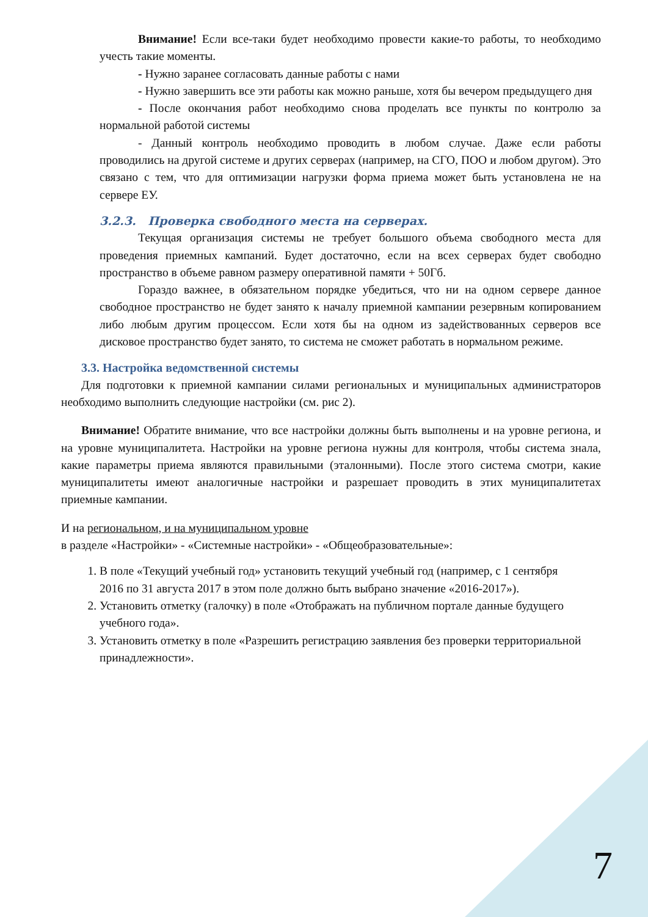Внимание! Если все-таки будет необходимо провести какие-то работы, то необходимо учесть такие моменты.
- Нужно заранее согласовать данные работы с нами
- Нужно завершить все эти работы как можно раньше, хотя бы вечером предыдущего дня
- После окончания работ необходимо снова проделать все пункты по контролю за нормальной работой системы
- Данный контроль необходимо проводить в любом случае. Даже если работы проводились на другой системе и других серверах (например, на СГО, ПОО и любом другом). Это связано с тем, что для оптимизации нагрузки форма приема может быть установлена не на сервере ЕУ.
3.2.3. Проверка свободного места на серверах.
Текущая организация системы не требует большого объема свободного места для проведения приемных кампаний. Будет достаточно, если на всех серверах будет свободно пространство в объеме равном размеру оперативной памяти + 50Гб.
Гораздо важнее, в обязательном порядке убедиться, что ни на одном сервере данное свободное пространство не будет занято к началу приемной кампании резервным копированием либо любым другим процессом. Если хотя бы на одном из задействованных серверов все дисковое пространство будет занято, то система не сможет работать в нормальном режиме.
3.3. Настройка ведомственной системы
Для подготовки к приемной кампании силами региональных и муниципальных администраторов необходимо выполнить следующие настройки (см. рис 2).
Внимание! Обратите внимание, что все настройки должны быть выполнены и на уровне региона, и на уровне муниципалитета. Настройки на уровне региона нужны для контроля, чтобы система знала, какие параметры приема являются правильными (эталонными). После этого система смотри, какие муниципалитеты имеют аналогичные настройки и разрешает проводить в этих муниципалитетах приемные кампании.
И на региональном, и на муниципальном уровне
в разделе «Настройки» - «Системные настройки» - «Общеобразовательные»:
1. В поле «Текущий учебный год» установить текущий учебный год (например, с 1 сентября 2016 по 31 августа 2017 в этом поле должно быть выбрано значение «2016-2017»).
2. Установить отметку (галочку) в поле «Отображать на публичном портале данные будущего учебного года».
3. Установить отметку в поле «Разрешить регистрацию заявления без проверки территориальной принадлежности».
7